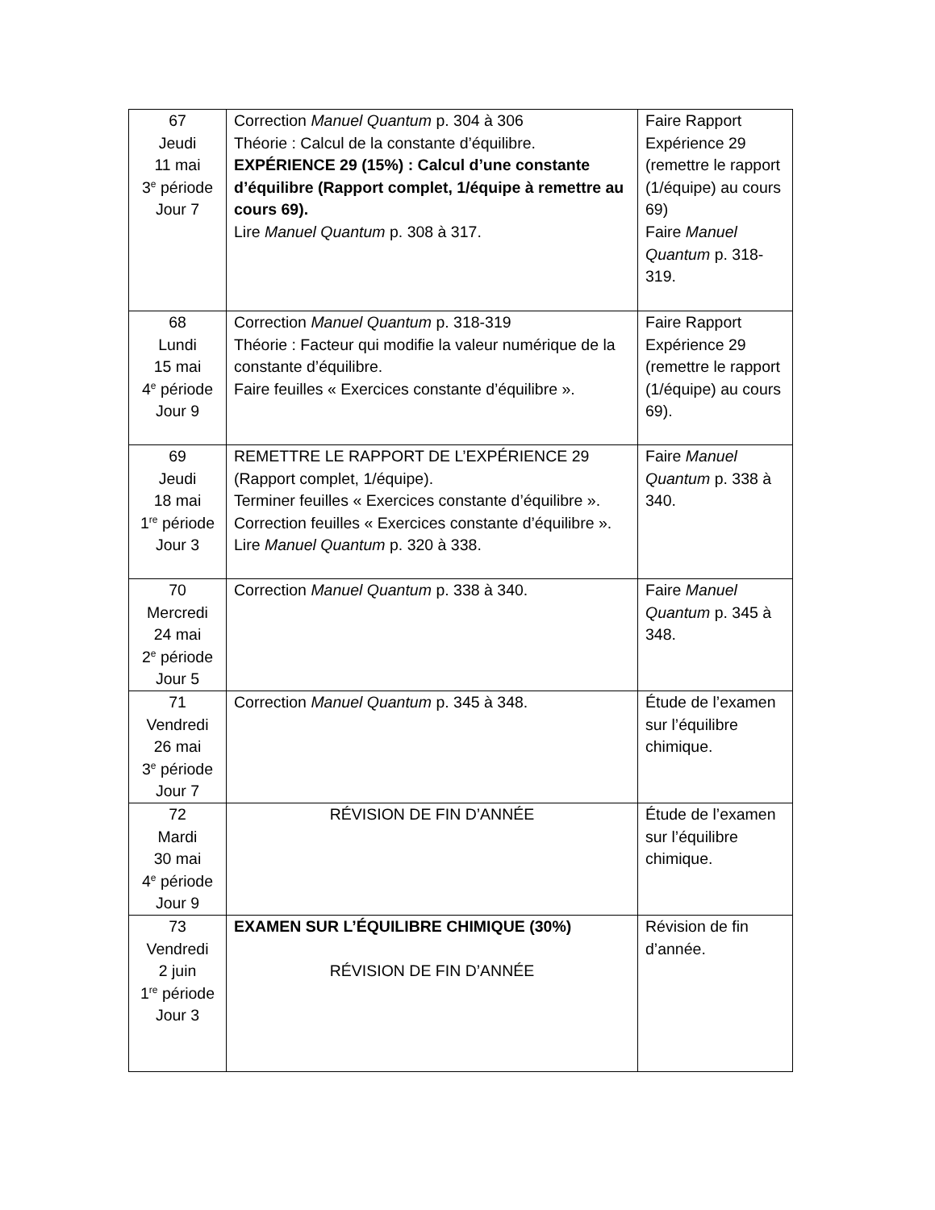| 67 Jeudi 11 mai 3<sup>e</sup> période Jour 7 | Correction Manuel Quantum p. 304 à 306 Théorie : Calcul de la constante d’équilibre. EXPÉRIENCE 29 (15%) : Calcul d’une constante d’équilibre (Rapport complet, 1/équipe à remettre au cours 69). Lire Manuel Quantum p. 308 à 317. | Faire Rapport Expérience 29 (remettre le rapport (1/équipe) au cours 69) Faire Manuel Quantum p. 318-319. |
| 68 Lundi 15 mai 4<sup>e</sup> période Jour 9 | Correction Manuel Quantum p. 318-319 Théorie : Facteur qui modifie la valeur numérique de la constante d’équilibre. Faire feuilles « Exercices constante d’équilibre ». | Faire Rapport Expérience 29 (remettre le rapport (1/équipe) au cours 69). |
| 69 Jeudi 18 mai 1<sup>re</sup> période Jour 3 | REMETTRE LE RAPPORT DE L’EXPÉRIENCE 29 (Rapport complet, 1/équipe). Terminer feuilles « Exercices constante d’équilibre ». Correction feuilles « Exercices constante d’équilibre ». Lire Manuel Quantum p. 320 à 338. | Faire Manuel Quantum p. 338 à 340. |
| 70 Mercredi 24 mai 2<sup>e</sup> période Jour 5 | Correction Manuel Quantum p. 338 à 340. | Faire Manuel Quantum p. 345 à 348. |
| 71 Vendredi 26 mai 3<sup>e</sup> période Jour 7 | Correction Manuel Quantum p. 345 à 348. | Étude de l’examen sur l’équilibre chimique. |
| 72 Mardi 30 mai 4<sup>e</sup> période Jour 9 | RÉVISION DE FIN D’ANNÉE | Étude de l’examen sur l’équilibre chimique. |
| 73 Vendredi 2 juin 1<sup>re</sup> période Jour 3 | EXAMEN SUR L’ÉQUILIBRE CHIMIQUE (30%) RÉVISION DE FIN D’ANNÉE | Révision de fin d’année. |